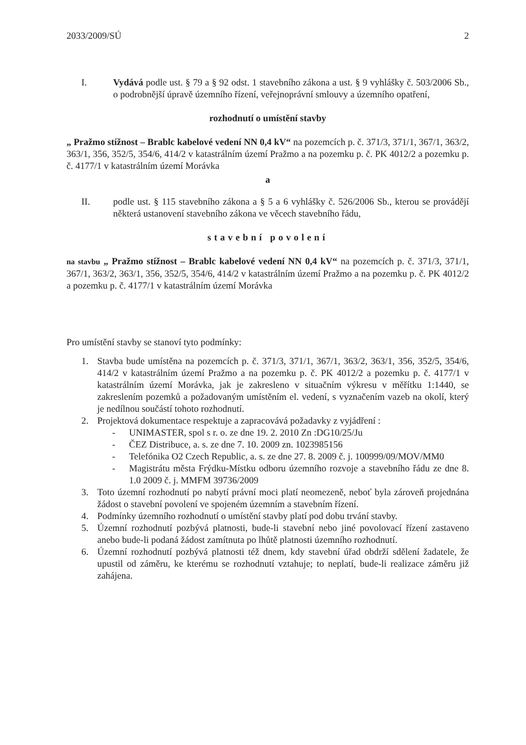2033/2009/SÚ 2
I. Vydává podle ust. § 79 a § 92 odst. 1 stavebního zákona a ust. § 9 vyhlášky č. 503/2006 Sb., o podrobnější úpravě územního řízení, veřejnoprávní smlouvy a územního opatření,
rozhodnutí o umístění stavby
„ Pražmo stížnost – Brablc kabelové vedení NN 0,4 kV“ na pozemcích p. č. 371/3, 371/1, 367/1, 363/2, 363/1, 356, 352/5, 354/6, 414/2 v katastrálním území Pražmo a na pozemku p. č. PK 4012/2 a pozemku p. č. 4177/1 v katastrálním území Morávka
a
II. podle ust. § 115 stavebního zákona a § 5 a 6 vyhlášky č. 526/2006 Sb., kterou se provádějí některá ustanovení stavebního zákona ve věcech stavebního řádu,
stavební povolení
na stavbu „ Pražmo stížnost – Brablc kabelové vedení NN 0,4 kV“ na pozemcích p. č. 371/3, 371/1, 367/1, 363/2, 363/1, 356, 352/5, 354/6, 414/2 v katastrálním území Pražmo a na pozemku p. č. PK 4012/2 a pozemku p. č. 4177/1 v katastrálním území Morávka
Pro umístění stavby se stanoví tyto podmínky:
1. Stavba bude umístěna na pozemcích p. č. 371/3, 371/1, 367/1, 363/2, 363/1, 356, 352/5, 354/6, 414/2 v katastrálním území Pražmo a na pozemku p. č. PK 4012/2 a pozemku p. č. 4177/1 v katastrálním území Morávka, jak je zakresleno v situačním výkresu v měřítku 1:1440, se zakreslením pozemků a požadovaným umístěním el. vedení, s vyznačením vazeb na okolí, který je nedílnou součástí tohoto rozhodnutí.
2. Projektová dokumentace respektuje a zapracovává požadavky z vyjádření :
- UNIMASTER, spol s r. o. ze dne 19. 2. 2010 Zn :DG10/25/Ju
- ČEZ Distribuce, a. s. ze dne 7. 10. 2009 zn. 1023985156
- Telefónika O2 Czech Republic, a. s. ze dne 27. 8. 2009 č. j. 100999/09/MOV/MM0
- Magistrátu města Frýdku-Místku odboru územního rozvoje a stavebního řádu ze dne 8. 1.0 2009 č. j. MMFM 39736/2009
3. Toto územní rozhodnutí po nabytí právní moci platí neomezeně, neboť byla zároveň projednána žádost o stavební povolení ve spojeném územním a stavebním řízení.
4. Podmínky územního rozhodnutí o umístění stavby platí pod dobu trvání stavby.
5. Územní rozhodnutí pozbývá platnosti, bude-li stavební nebo jiné povolovací řízení zastaveno anebo bude-li podaná žádost zamítnuta po lhůtě platnosti územního rozhodnutí.
6. Územní rozhodnutí pozbývá platnosti též dnem, kdy stavební úřad obdrží sdělení žadatele, že upustil od záměru, ke kterému se rozhodnutí vztahuje; to neplatí, bude-li realizace záměru již zahájena.